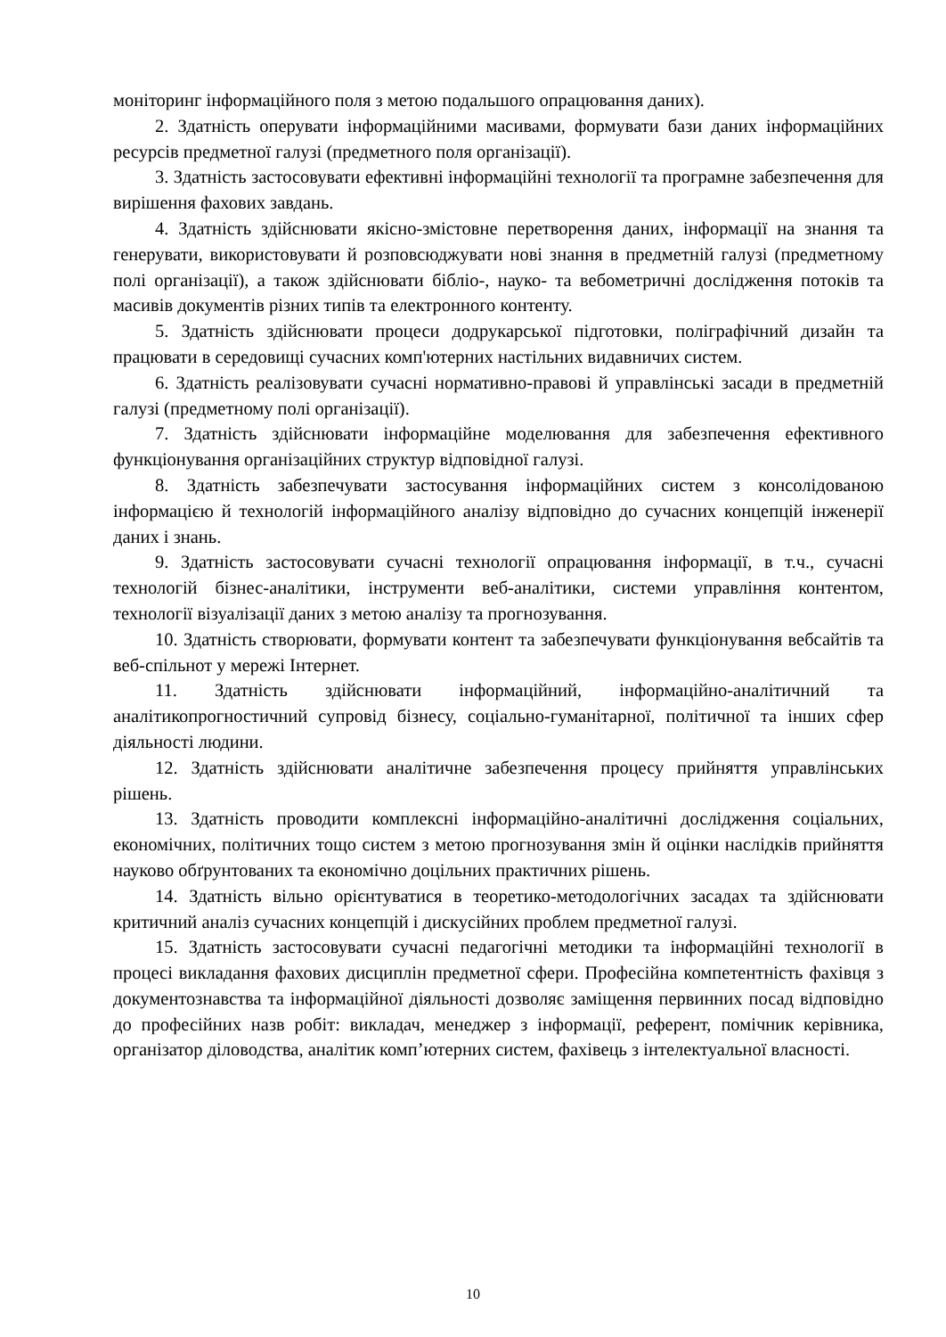моніторинг інформаційного поля з метою подальшого опрацювання даних).
2. Здатність оперувати інформаційними масивами, формувати бази даних інформаційних ресурсів предметної галузі (предметного поля організації).
3. Здатність застосовувати ефективні інформаційні технології та програмне забезпечення для вирішення фахових завдань.
4. Здатність здійснювати якісно-змістовне перетворення даних, інформації на знання та генерувати, використовувати й розповсюджувати нові знання в предметній галузі (предметному полі організації), а також здійснювати бібліо-, науко- та вебометричні дослідження потоків та масивів документів різних типів та електронного контенту.
5. Здатність здійснювати процеси додрукарської підготовки, поліграфічний дизайн та працювати в середовищі сучасних комп'ютерних настільних видавничих систем.
6. Здатність реалізовувати сучасні нормативно-правові й управлінські засади в предметній галузі (предметному полі організації).
7. Здатність здійснювати інформаційне моделювання для забезпечення ефективного функціонування організаційних структур відповідної галузі.
8. Здатність забезпечувати застосування інформаційних систем з консолідованою інформацією й технологій інформаційного аналізу відповідно до сучасних концепцій інженерії даних і знань.
9. Здатність застосовувати сучасні технології опрацювання інформації, в т.ч., сучасні технологій бізнес-аналітики, інструменти веб-аналітики, системи управління контентом, технології візуалізації даних з метою аналізу та прогнозування.
10. Здатність створювати, формувати контент та забезпечувати функціонування вебсайтів та веб-спільнот у мережі Інтернет.
11. Здатність здійснювати інформаційний, інформаційно-аналітичний та аналітикопрогностичний супровід бізнесу, соціально-гуманітарної, політичної та інших сфер діяльності людини.
12. Здатність здійснювати аналітичне забезпечення процесу прийняття управлінських рішень.
13. Здатність проводити комплексні інформаційно-аналітичні дослідження соціальних, економічних, політичних тощо систем з метою прогнозування змін й оцінки наслідків прийняття науково обґрунтованих та економічно доцільних практичних рішень.
14. Здатність вільно орієнтуватися в теоретико-методологічних засадах та здійснювати критичний аналіз сучасних концепцій і дискусійних проблем предметної галузі.
15. Здатність застосовувати сучасні педагогічні методики та інформаційні технології в процесі викладання фахових дисциплін предметної сфери. Професійна компетентність фахівця з документознавства та інформаційної діяльності дозволяє заміщення первинних посад відповідно до професійних назв робіт: викладач, менеджер з інформації, референт, помічник керівника, організатор діловодства, аналітик комп’ютерних систем, фахівець з інтелектуальної власності.
10